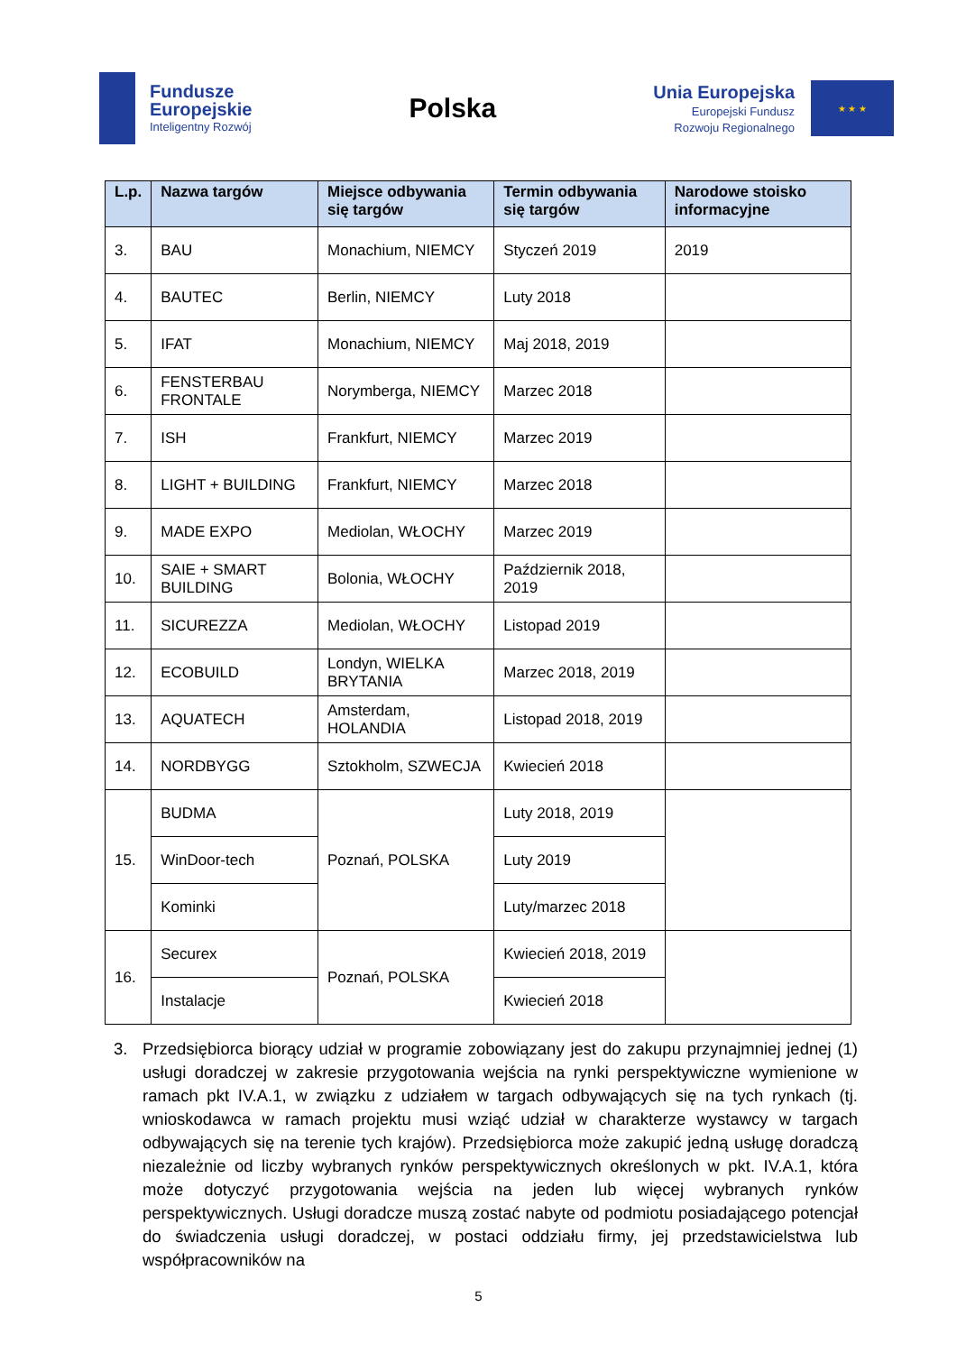Fundusze
Europejskie
Inteligentny Rozwój
Polska
Unia Europejska
Europejski Fundusz
Rozwoju Regionalnego
★ ★ ★
| L.p. | Nazwa targów | Miejsce odbywania się targów | Termin odbywania się targów | Narodowe stoisko informacyjne |
| --- | --- | --- | --- | --- |
| 3. | BAU | Monachium, NIEMCY | Styczeń 2019 | 2019 |
| 4. | BAUTEC | Berlin, NIEMCY | Luty 2018 | |
| 5. | IFAT | Monachium, NIEMCY | Maj 2018, 2019 | |
| 6. | FENSTERBAU FRONTALE | Norymberga, NIEMCY | Marzec 2018 | |
| 7. | ISH | Frankfurt, NIEMCY | Marzec 2019 | |
| 8. | LIGHT + BUILDING | Frankfurt, NIEMCY | Marzec 2018 | |
| 9. | MADE EXPO | Mediolan, WŁOCHY | Marzec 2019 | |
| 10. | SAIE + SMART BUILDING | Bolonia, WŁOCHY | Październik 2018, 2019 | |
| 11. | SICUREZZA | Mediolan, WŁOCHY | Listopad 2019 | |
| 12. | ECOBUILD | Londyn, WIELKA BRYTANIA | Marzec 2018, 2019 | |
| 13. | AQUATECH | Amsterdam, HOLANDIA | Listopad 2018, 2019 | |
| 14. | NORDBYGG | Sztokholm, SZWECJA | Kwiecień 2018 | |
| 15. | BUDMA | Poznań, POLSKA | Luty 2018, 2019 | |
| | WinDoor-tech | | Luty 2019 | |
| | Kominki | | Luty/marzec 2018 | |
| 16. | Securex | Poznań, POLSKA | Kwiecień 2018, 2019 | |
| | Instalacje | | Kwiecień 2018 | |
3. Przedsiębiorca biorący udział w programie zobowiązany jest do zakupu przynajmniej jednej (1) usługi doradczej w zakresie przygotowania wejścia na rynki perspektywiczne wymienione w ramach pkt IV.A.1, w związku z udziałem w targach odbywających się na tych rynkach (tj. wnioskodawca w ramach projektu musi wziąć udział w charakterze wystawcy w targach odbywających się na terenie tych krajów). Przedsiębiorca może zakupić jedną usługę doradczą niezależnie od liczby wybranych rynków perspektywicznych określonych w pkt. IV.A.1, która może dotyczyć przygotowania wejścia na jeden lub więcej wybranych rynków perspektywicznych. Usługi doradcze muszą zostać nabyte od podmiotu posiadającego potencjał do świadczenia usługi doradczej, w postaci oddziału firmy, jej przedstawicielstwa lub współpracowników na
5